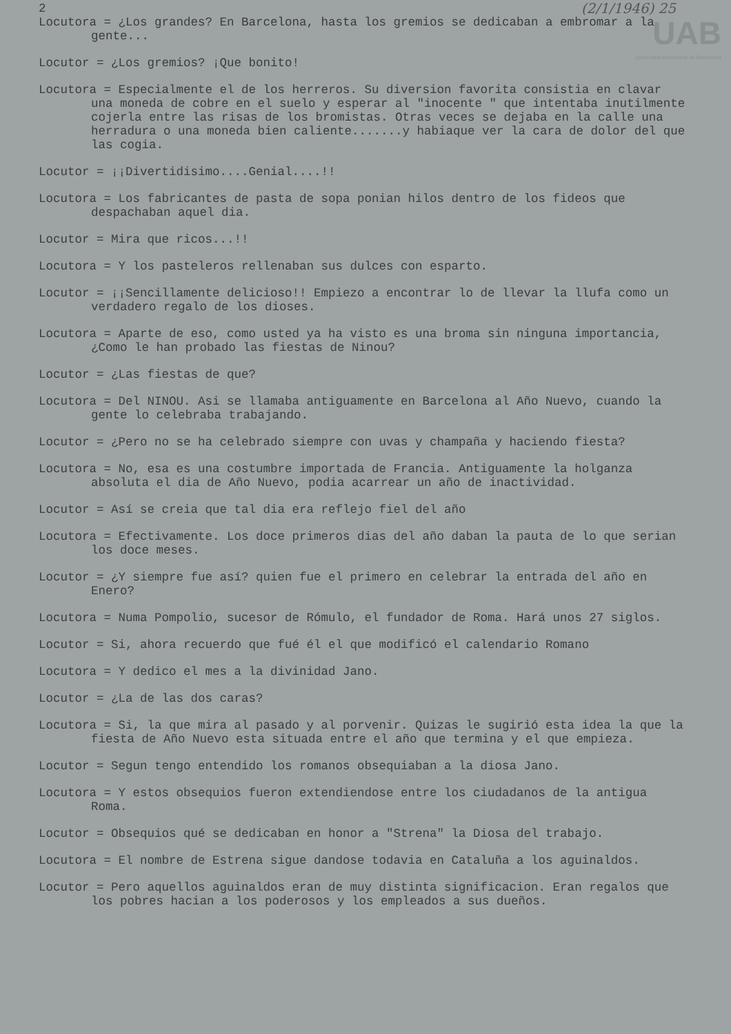2 (2/1/1946) 25
UAB
Universitat Autònoma de Barcelona
Locutora = ¿Los grandes? En Barcelona, hasta los gremios se dedicaban a embromar a la gente...
Locutor = ¿Los gremios? ¡Que bonito!
Locutora = Especialmente el de los herreros. Su diversion favorita consistia en clavar una moneda de cobre en el suelo y esperar al "inocente " que intentaba inutilmente cojerla entre las risas de los bromistas. Otras veces se dejaba en la calle una herradura o una moneda bien caliente.......y habiaque ver la cara de dolor del que las cogia.
Locutor = ¡¡Divertidisimo....Genial....!!
Locutora = Los fabricantes de pasta de sopa ponian hilos dentro de los fideos que despachaban aquel dia.
Locutor = Mira que ricos...!!
Locutora = Y los pasteleros rellenaban sus dulces con esparto.
Locutor = ¡¡Sencillamente delicioso!! Empiezo a encontrar lo de llevar la llufa como un verdadero regalo de los dioses.
Locutora = Aparte de eso, como usted ya ha visto es una broma sin ninguna importancia, ¿Como le han probado las fiestas de Ninou?
Locutor = ¿Las fiestas de que?
Locutora = Del NINOU. Asi se llamaba antiguamente en Barcelona al Año Nuevo, cuando la gente lo celebraba trabajando.
Locutor = ¿Pero no se ha celebrado siempre con uvas y champaña y haciendo fiesta?
Locutora = No, esa es una costumbre importada de Francia. Antiguamente la holganza absoluta el dia de Año Nuevo, podia acarrear un año de inactividad.
Locutor = Así se creia que tal dia era reflejo fiel del año
Locutora = Efectivamente. Los doce primeros dias del año daban la pauta de lo que serian los doce meses.
Locutor = ¿Y siempre fue así? quien fue el primero en celebrar la entrada del año en Enero?
Locutora = Numa Pompolio, sucesor de Rómulo, el fundador de Roma. Hará unos 27 siglos.
Locutor = Si, ahora recuerdo que fué él el que modificó el calendario Romano
Locutora = Y dedico el mes a la divinidad Jano.
Locutor = ¿La de las dos caras?
Locutora = Si, la que mira al pasado y al porvenir. Quizas le sugirió esta idea la que la fiesta de Año Nuevo esta situada entre el año que termina y el que empieza.
Locutor = Segun tengo entendido los romanos obsequiaban a la diosa Jano.
Locutora = Y estos obsequios fueron extendiendose entre los ciudadanos de la antigua Roma.
Locutor = Obsequios qué se dedicaban en honor a "Strena" la Diosa del trabajo.
Locutora = El nombre de Estrena sigue dandose todavia en Cataluña a los aguinaldos.
Locutor = Pero aquellos aguinaldos eran de muy distinta significacion. Eran regalos que los pobres hacian a los poderosos y los empleados a sus dueños.